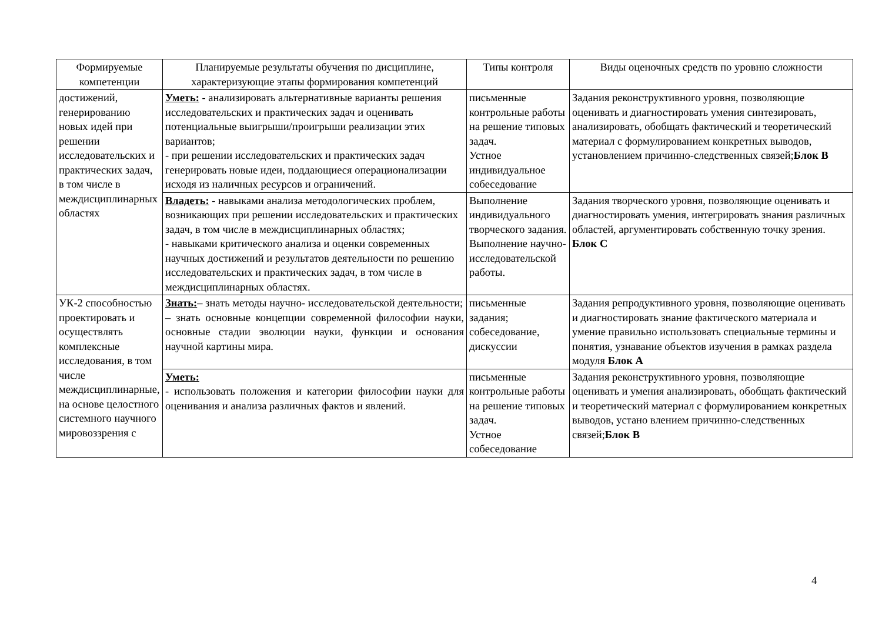| Формируемые компетенции | Планируемые результаты обучения по дисциплине, характеризующие этапы формирования компетенций | Типы контроля | Виды оценочных средств по уровню сложности |
| --- | --- | --- | --- |
| достижений, генерированию новых идей при решении исследовательских и практических задач, в том числе в междисциплинарных областях | Уметь: - анализировать альтернативные варианты решения исследовательских и практических задач и оценивать потенциальные выигрыши/проигрыши реализации этих вариантов; - при решении исследовательских и практических задач генерировать новые идеи, поддающиеся операционализации исходя из наличных ресурсов и ограничений. | письменные контрольные работы на решение типовых задач. Устное индивидуальное собеседование | Задания реконструктивного уровня, позволяющие оценивать и диагностировать умения синтезировать, анализировать, обобщать фактический и теоретический материал с формулированием конкретных выводов, установлением причинно-следственных связей; Блок В |
| | Владеть: - навыками анализа методологических проблем, возникающих при решении исследовательских и практических задач, в том числе в междисциплинарных областях; - навыками критического анализа и оценки современных научных достижений и результатов деятельности по решению исследовательских и практических задач, в том числе в междисциплинарных областях. | Выполнение индивидуального творческого задания. Выполнение научно-исследовательской работы. | Задания творческого уровня, позволяющие оценивать и диагностировать умения, интегрировать знания различных областей, аргументировать собственную точку зрения. Блок С |
| УК-2 способностью проектировать и осуществлять комплексные исследования, в том числе междисциплинарные, на основе целостного системного научного мировоззрения с | Знать: – знать методы научно- исследовательской деятельности; – знать основные концепции современной философии науки, основные стадии эволюции науки, функции и основания научной картины мира. | письменные задания; собеседование, дискуссии | Задания репродуктивного уровня, позволяющие оценивать и диагностировать знание фактического материала и умение правильно использовать специальные термины и понятия, узнавание объектов изучения в рамках раздела модуля Блок А |
| | Уметь: - использовать положения и категории философии науки для оценивания и анализа различных фактов и явлений. | письменные контрольные работы на решение типовых задач. Устное собеседование | Задания реконструктивного уровня, позволяющие оценивать и умения анализировать, обобщать фактический и теоретический материал с формулированием конкретных выводов, устано влением причинно-следственных связей; Блок В |
4